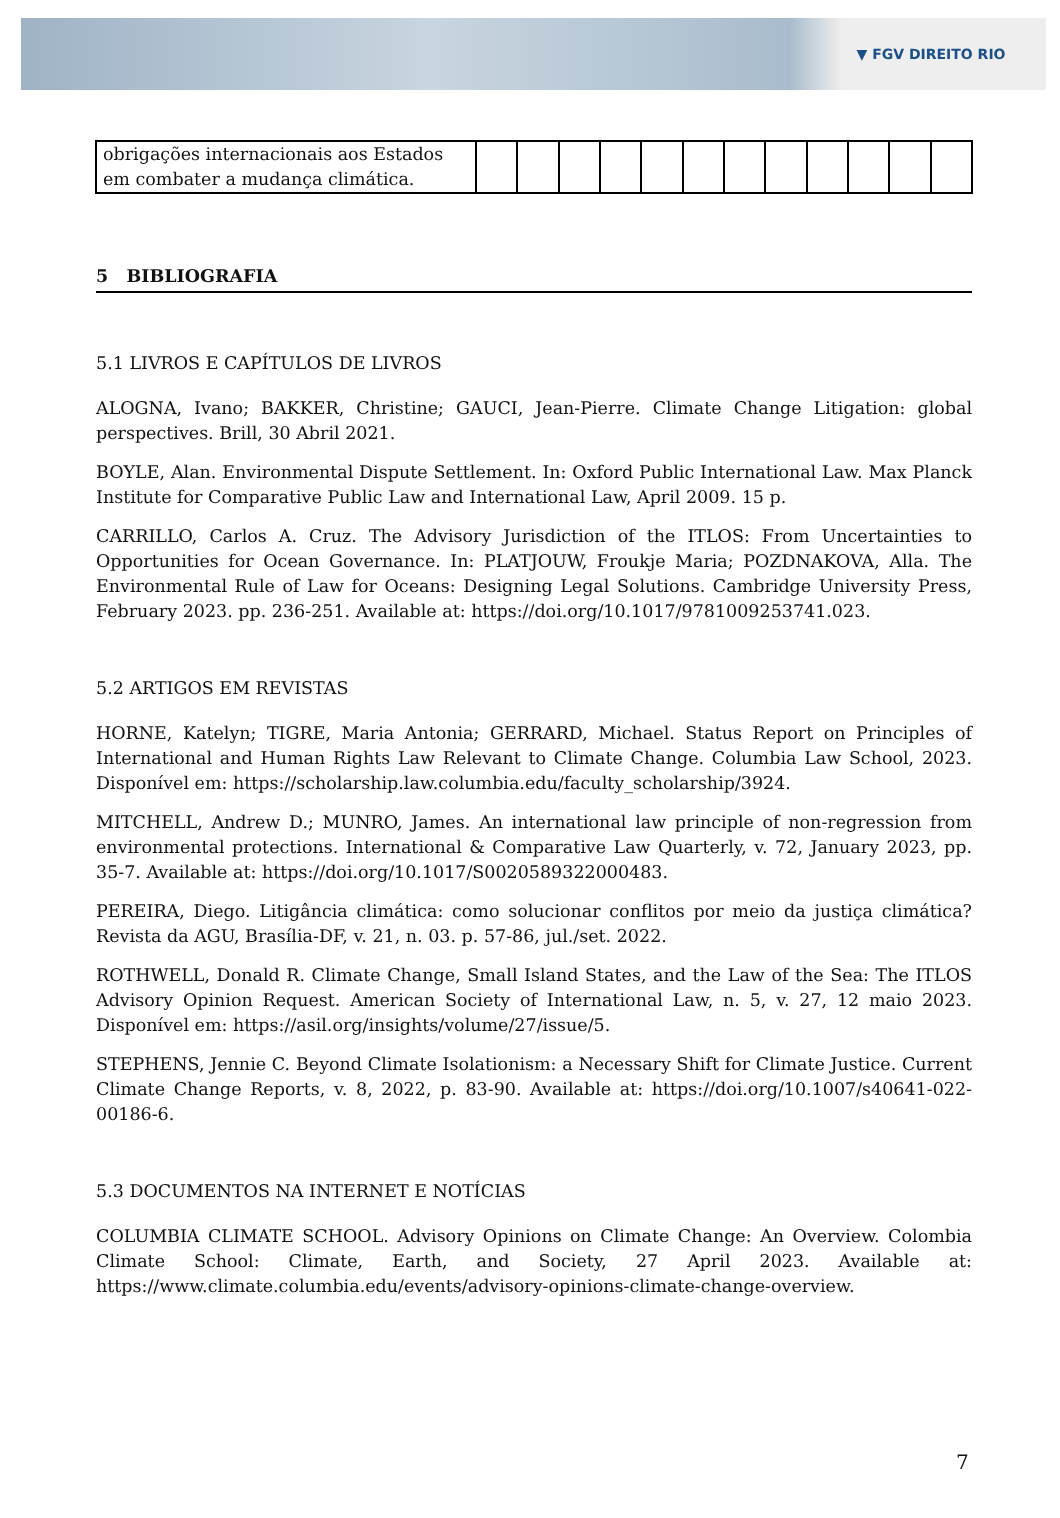▼ FGV DIREITO RIO
| obrigações internacionais aos Estados em combater a mudança climática. | | | | | | | | | | | | |
5 BIBLIOGRAFIA
5.1 LIVROS E CAPÍTULOS DE LIVROS
ALOGNA, Ivano; BAKKER, Christine; GAUCI, Jean-Pierre. Climate Change Litigation: global perspectives. Brill, 30 Abril 2021.
BOYLE, Alan. Environmental Dispute Settlement. In: Oxford Public International Law. Max Planck Institute for Comparative Public Law and International Law, April 2009. 15 p.
CARRILLO, Carlos A. Cruz. The Advisory Jurisdiction of the ITLOS: From Uncertainties to Opportunities for Ocean Governance. In: PLATJOUW, Froukje Maria; POZDNAKOVA, Alla. The Environmental Rule of Law for Oceans: Designing Legal Solutions. Cambridge University Press, February 2023. pp. 236-251. Available at: https://doi.org/10.1017/9781009253741.023.
5.2 ARTIGOS EM REVISTAS
HORNE, Katelyn; TIGRE, Maria Antonia; GERRARD, Michael. Status Report on Principles of International and Human Rights Law Relevant to Climate Change. Columbia Law School, 2023. Disponível em: https://scholarship.law.columbia.edu/faculty_scholarship/3924.
MITCHELL, Andrew D.; MUNRO, James. An international law principle of non-regression from environmental protections. International & Comparative Law Quarterly, v. 72, January 2023, pp. 35-7. Available at: https://doi.org/10.1017/S0020589322000483.
PEREIRA, Diego. Litigância climática: como solucionar conflitos por meio da justiça climática? Revista da AGU, Brasília-DF, v. 21, n. 03. p. 57-86, jul./set. 2022.
ROTHWELL, Donald R. Climate Change, Small Island States, and the Law of the Sea: The ITLOS Advisory Opinion Request. American Society of International Law, n. 5, v. 27, 12 maio 2023. Disponível em: https://asil.org/insights/volume/27/issue/5.
STEPHENS, Jennie C. Beyond Climate Isolationism: a Necessary Shift for Climate Justice. Current Climate Change Reports, v. 8, 2022, p. 83-90. Available at: https://doi.org/10.1007/s40641-022-00186-6.
5.3 DOCUMENTOS NA INTERNET E NOTÍCIAS
COLUMBIA CLIMATE SCHOOL. Advisory Opinions on Climate Change: An Overview. Colombia Climate School: Climate, Earth, and Society, 27 April 2023. Available at: https://www.climate.columbia.edu/events/advisory-opinions-climate-change-overview.
7